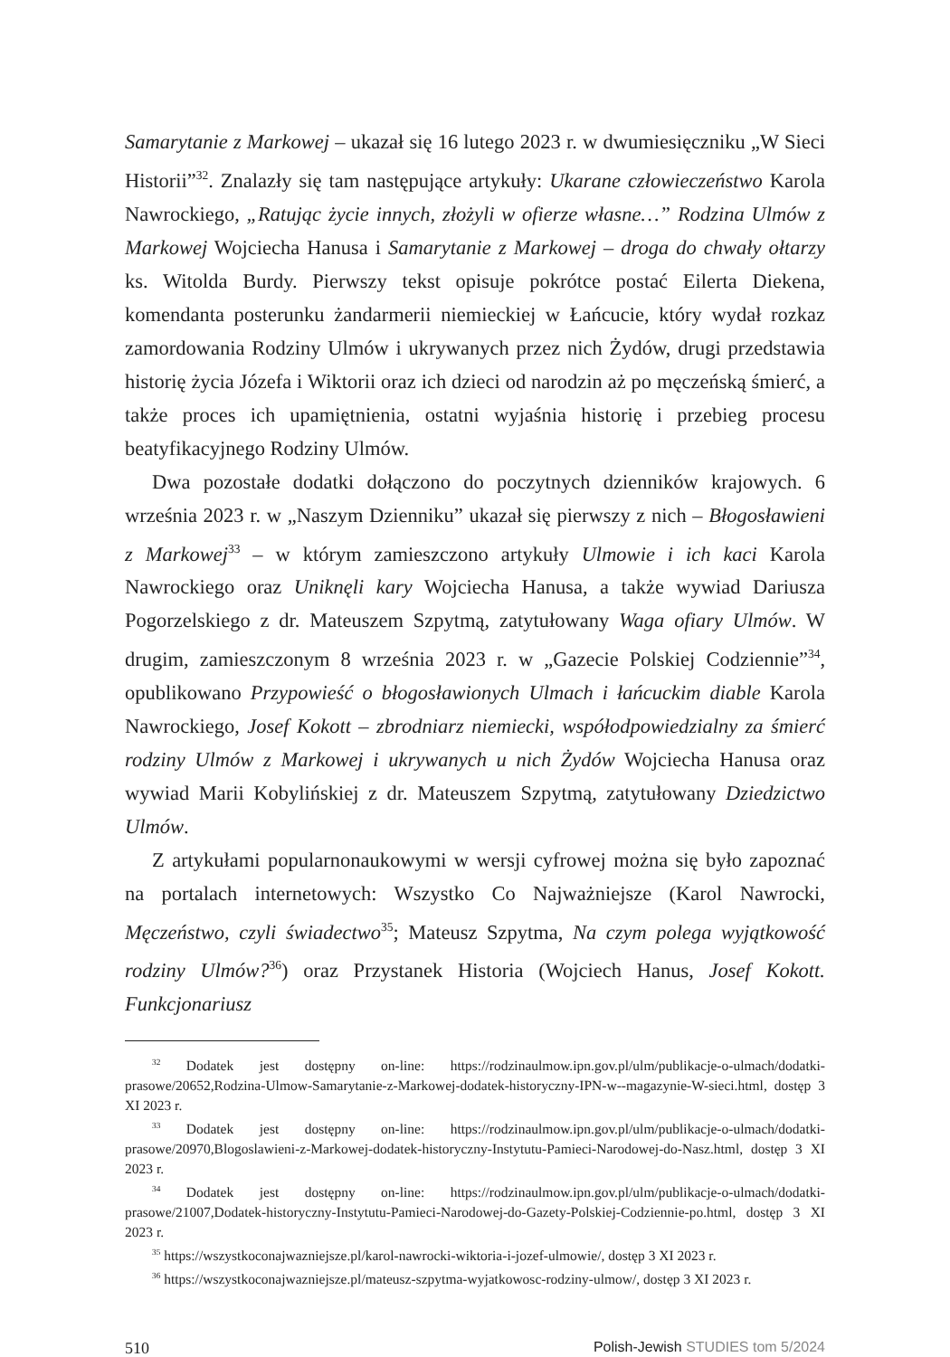Samarytanie z Markowej – ukazał się 16 lutego 2023 r. w dwumiesięczniku „W Sieci Historii”<sup>32</sup>. Znalazły się tam następujące artykuły: Ukarane człowieczeństwo Karola Nawrockiego, „Ratując życie innych, złożyli w ofierze własne…” Rodzina Ulmów z Markowej Wojciecha Hanusa i Samarytanie z Markowej – droga do chwały ołtarzy ks. Witolda Burdy. Pierwszy tekst opisuje pokrótce postać Eilerta Diekena, komendanta posterunku żandarmerii niemieckiej w Łańcucie, który wydał rozkaz zamordowania Rodziny Ulmów i ukrywanych przez nich Żydów, drugi przedstawia historię życia Józefa i Wiktorii oraz ich dzieci od narodzin aż po męczeńską śmierć, a także proces ich upamiętnienia, ostatni wyjaśnia historię i przebieg procesu beatyfikacyjnego Rodziny Ulmów.
Dwa pozostałe dodatki dołączono do poczytnych dzienników krajowych. 6 września 2023 r. w „Naszym Dzienniku” ukazał się pierwszy z nich – Błogosławieni z Markowej<sup>33</sup> – w którym zamieszczono artykuły Ulmowie i ich kaci Karola Nawrockiego oraz Uniknęli kary Wojciecha Hanusa, a także wywiad Dariusza Pogorzelskiego z dr. Mateuszem Szpytmą, zatytułowany Waga ofiary Ulmów. W drugim, zamieszczonym 8 września 2023 r. w „Gazecie Polskiej Codziennie”<sup>34</sup>, opublikowano Przypowieść o błogosławionych Ulmach i łańcuckim diable Karola Nawrockiego, Josef Kokott – zbrodniarz niemiecki, współodpowiedzialny za śmierć rodziny Ulmów z Markowej i ukrywanych u nich Żydów Wojciecha Hanusa oraz wywiad Marii Kobylińskiej z dr. Mateuszem Szpytmą, zatytułowany Dziedzictwo Ulmów.
Z artykułami popularnonaukowymi w wersji cyfrowej można się było zapoznać na portalach internetowych: Wszystko Co Najważniejsze (Karol Nawrocki, Męczeństwo, czyli świadectwo<sup>35</sup>; Mateusz Szpytma, Na czym polega wyjątkowość rodziny Ulmów?<sup>36</sup>) oraz Przystanek Historia (Wojciech Hanus, Josef Kokott. Funkcjonariusz
<sup>32</sup> Dodatek jest dostępny on-line: https://rodzinaulmow.ipn.gov.pl/ulm/publikacje-o-ulmach/dodatki-prasowe/20652,Rodzina-Ulmow-Samarytanie-z-Markowej-dodatek-historyczny-IPN-w--magazynie-W-sieci.html, dostęp 3 XI 2023 r.
<sup>33</sup> Dodatek jest dostępny on-line: https://rodzinaulmow.ipn.gov.pl/ulm/publikacje-o-ulmach/dodatki-prasowe/20970,Blogoslawieni-z-Markowej-dodatek-historyczny-Instytutu-Pamieci-Narodowej-do-Nasz.html, dostęp 3 XI 2023 r.
<sup>34</sup> Dodatek jest dostępny on-line: https://rodzinaulmow.ipn.gov.pl/ulm/publikacje-o-ulmach/dodatki-prasowe/21007,Dodatek-historyczny-Instytutu-Pamieci-Narodowej-do-Gazety-Polskiej-Codziennie-po.html, dostęp 3 XI 2023 r.
<sup>35</sup> https://wszystkoconajwazniejsze.pl/karol-nawrocki-wiktoria-i-jozef-ulmowie/, dostęp 3 XI 2023 r.
<sup>36</sup> https://wszystkoconajwazniejsze.pl/mateusz-szpytma-wyjatkowosc-rodziny-ulmow/, dostęp 3 XI 2023 r.
510 Polish-Jewish STUDIES tom 5/2024